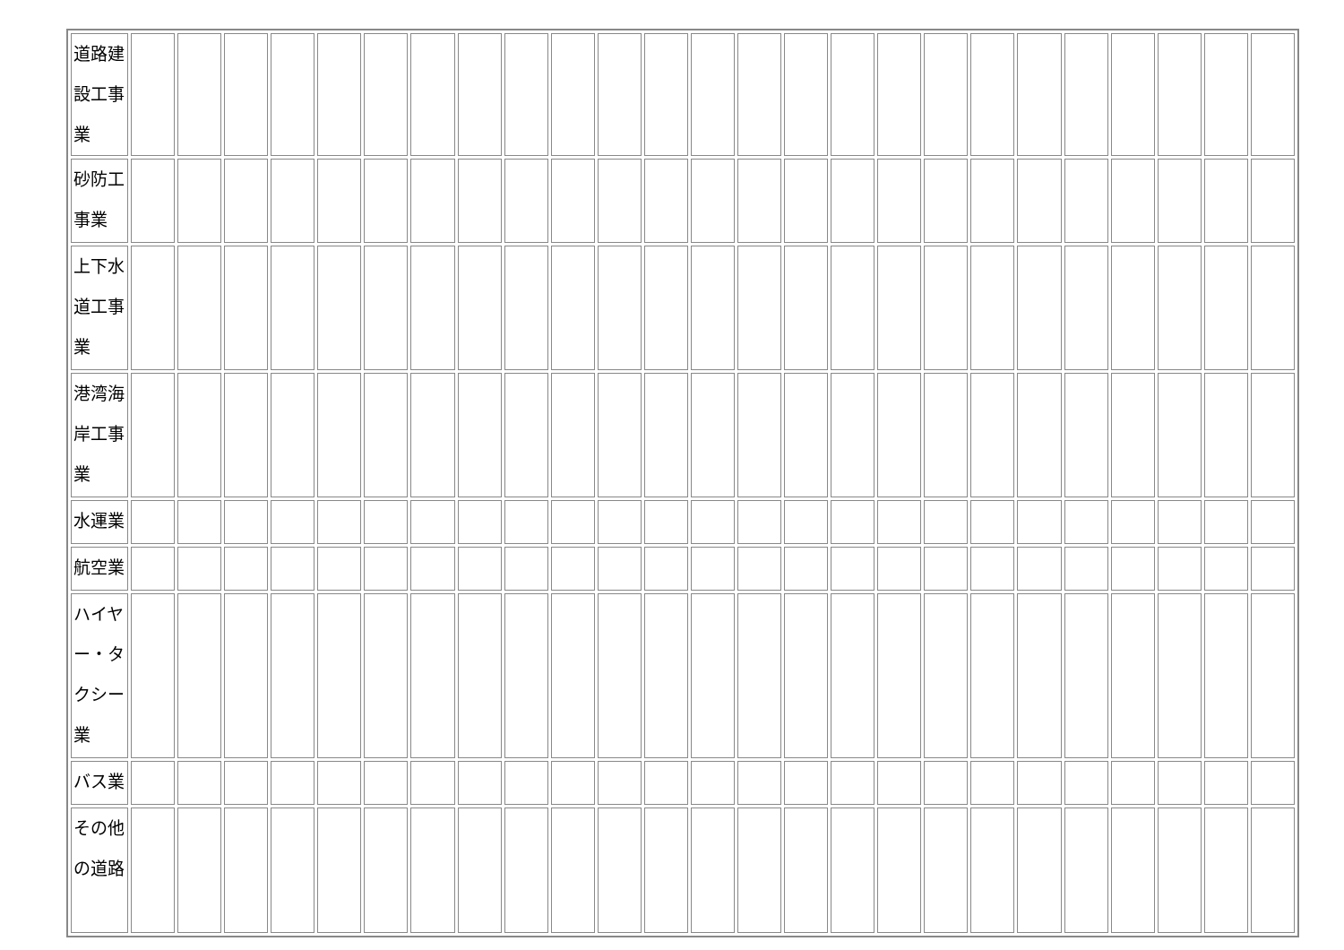| 道路建設工事業 | | | | | | | | | | | | | | | | | | | | | | | | | |
| 砂防工事業 | | | | | | | | | | | | | | | | | | | | | | | | | |
| 上下水道工事業 | | | | | | | | | | | | | | | | | | | | | | | | | |
| 港湾海岸工事業 | | | | | | | | | | | | | | | | | | | | | | | | | |
| 水運業 | | | | | | | | | | | | | | | | | | | | | | | | | |
| 航空業 | | | | | | | | | | | | | | | | | | | | | | | | | |
| ハイヤー・タクシー業 | | | | | | | | | | | | | | | | | | | | | | | | | |
| バス業 | | | | | | | | | | | | | | | | | | | | | | | | | |
| その他の道路 | | | | | | | | | | | | | | | | | | | | | | | | | |